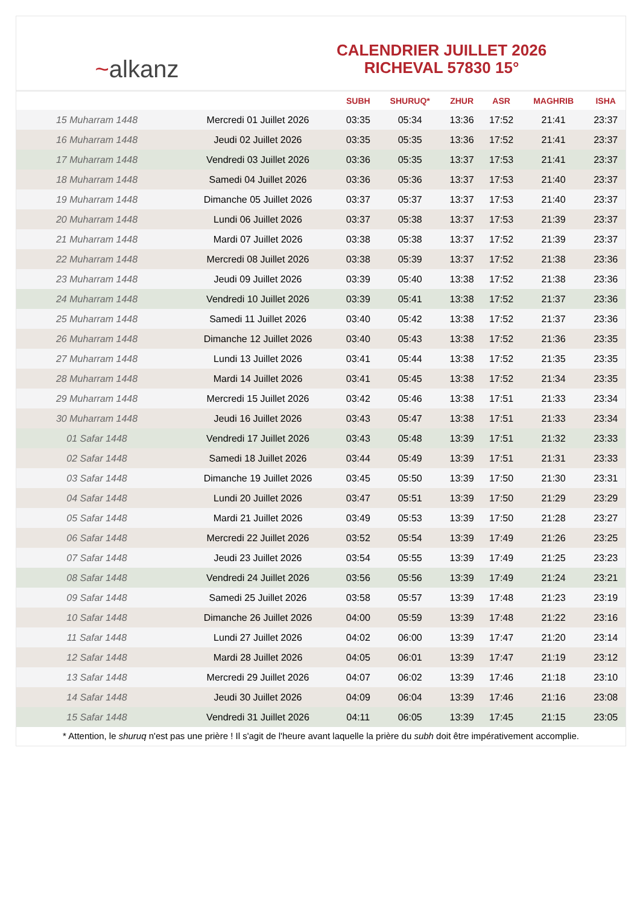~ alkanz
CALENDRIER JUILLET 2026
RICHEVAL 57830 15°
| | | SUBH | SHURUQ* | ZHUR | ASR | MAGHRIB | ISHA |
| --- | --- | --- | --- | --- | --- | --- | --- |
| 15 Muharram 1448 | Mercredi 01 Juillet 2026 | 03:35 | 05:34 | 13:36 | 17:52 | 21:41 | 23:37 |
| 16 Muharram 1448 | Jeudi 02 Juillet 2026 | 03:35 | 05:35 | 13:36 | 17:52 | 21:41 | 23:37 |
| 17 Muharram 1448 | Vendredi 03 Juillet 2026 | 03:36 | 05:35 | 13:37 | 17:53 | 21:41 | 23:37 |
| 18 Muharram 1448 | Samedi 04 Juillet 2026 | 03:36 | 05:36 | 13:37 | 17:53 | 21:40 | 23:37 |
| 19 Muharram 1448 | Dimanche 05 Juillet 2026 | 03:37 | 05:37 | 13:37 | 17:53 | 21:40 | 23:37 |
| 20 Muharram 1448 | Lundi 06 Juillet 2026 | 03:37 | 05:38 | 13:37 | 17:53 | 21:39 | 23:37 |
| 21 Muharram 1448 | Mardi 07 Juillet 2026 | 03:38 | 05:38 | 13:37 | 17:52 | 21:39 | 23:37 |
| 22 Muharram 1448 | Mercredi 08 Juillet 2026 | 03:38 | 05:39 | 13:37 | 17:52 | 21:38 | 23:36 |
| 23 Muharram 1448 | Jeudi 09 Juillet 2026 | 03:39 | 05:40 | 13:38 | 17:52 | 21:38 | 23:36 |
| 24 Muharram 1448 | Vendredi 10 Juillet 2026 | 03:39 | 05:41 | 13:38 | 17:52 | 21:37 | 23:36 |
| 25 Muharram 1448 | Samedi 11 Juillet 2026 | 03:40 | 05:42 | 13:38 | 17:52 | 21:37 | 23:36 |
| 26 Muharram 1448 | Dimanche 12 Juillet 2026 | 03:40 | 05:43 | 13:38 | 17:52 | 21:36 | 23:35 |
| 27 Muharram 1448 | Lundi 13 Juillet 2026 | 03:41 | 05:44 | 13:38 | 17:52 | 21:35 | 23:35 |
| 28 Muharram 1448 | Mardi 14 Juillet 2026 | 03:41 | 05:45 | 13:38 | 17:52 | 21:34 | 23:35 |
| 29 Muharram 1448 | Mercredi 15 Juillet 2026 | 03:42 | 05:46 | 13:38 | 17:51 | 21:33 | 23:34 |
| 30 Muharram 1448 | Jeudi 16 Juillet 2026 | 03:43 | 05:47 | 13:38 | 17:51 | 21:33 | 23:34 |
| 01 Safar 1448 | Vendredi 17 Juillet 2026 | 03:43 | 05:48 | 13:39 | 17:51 | 21:32 | 23:33 |
| 02 Safar 1448 | Samedi 18 Juillet 2026 | 03:44 | 05:49 | 13:39 | 17:51 | 21:31 | 23:33 |
| 03 Safar 1448 | Dimanche 19 Juillet 2026 | 03:45 | 05:50 | 13:39 | 17:50 | 21:30 | 23:31 |
| 04 Safar 1448 | Lundi 20 Juillet 2026 | 03:47 | 05:51 | 13:39 | 17:50 | 21:29 | 23:29 |
| 05 Safar 1448 | Mardi 21 Juillet 2026 | 03:49 | 05:53 | 13:39 | 17:50 | 21:28 | 23:27 |
| 06 Safar 1448 | Mercredi 22 Juillet 2026 | 03:52 | 05:54 | 13:39 | 17:49 | 21:26 | 23:25 |
| 07 Safar 1448 | Jeudi 23 Juillet 2026 | 03:54 | 05:55 | 13:39 | 17:49 | 21:25 | 23:23 |
| 08 Safar 1448 | Vendredi 24 Juillet 2026 | 03:56 | 05:56 | 13:39 | 17:49 | 21:24 | 23:21 |
| 09 Safar 1448 | Samedi 25 Juillet 2026 | 03:58 | 05:57 | 13:39 | 17:48 | 21:23 | 23:19 |
| 10 Safar 1448 | Dimanche 26 Juillet 2026 | 04:00 | 05:59 | 13:39 | 17:48 | 21:22 | 23:16 |
| 11 Safar 1448 | Lundi 27 Juillet 2026 | 04:02 | 06:00 | 13:39 | 17:47 | 21:20 | 23:14 |
| 12 Safar 1448 | Mardi 28 Juillet 2026 | 04:05 | 06:01 | 13:39 | 17:47 | 21:19 | 23:12 |
| 13 Safar 1448 | Mercredi 29 Juillet 2026 | 04:07 | 06:02 | 13:39 | 17:46 | 21:18 | 23:10 |
| 14 Safar 1448 | Jeudi 30 Juillet 2026 | 04:09 | 06:04 | 13:39 | 17:46 | 21:16 | 23:08 |
| 15 Safar 1448 | Vendredi 31 Juillet 2026 | 04:11 | 06:05 | 13:39 | 17:45 | 21:15 | 23:05 |
* Attention, le shuruq n'est pas une prière ! Il s'agit de l'heure avant laquelle la prière du subh doit être impérativement accomplie.